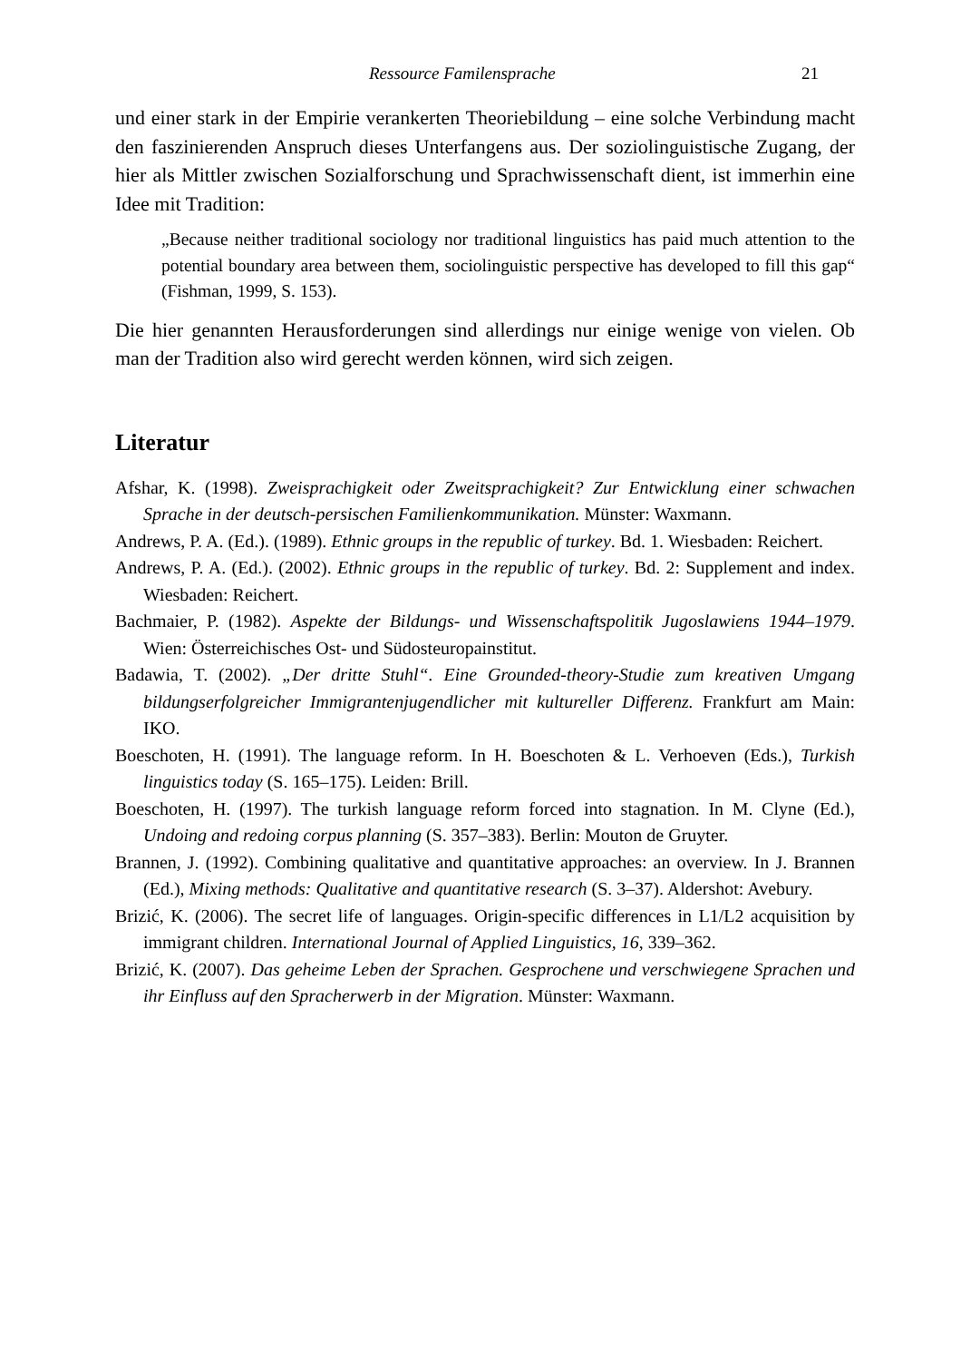Ressource Familensprache 21
und einer stark in der Empirie verankerten Theoriebildung – eine solche Verbindung macht den faszinierenden Anspruch dieses Unterfangens aus. Der soziolinguistische Zugang, der hier als Mittler zwischen Sozialforschung und Sprachwissenschaft dient, ist immerhin eine Idee mit Tradition:
„Because neither traditional sociology nor traditional linguistics has paid much attention to the potential boundary area between them, sociolinguistic perspective has developed to fill this gap“ (Fishman, 1999, S. 153).
Die hier genannten Herausforderungen sind allerdings nur einige wenige von vielen. Ob man der Tradition also wird gerecht werden können, wird sich zeigen.
Literatur
Afshar, K. (1998). Zweisprachigkeit oder Zweitsprachigkeit? Zur Entwicklung einer schwachen Sprache in der deutsch-persischen Familienkommunikation. Münster: Waxmann.
Andrews, P. A. (Ed.). (1989). Ethnic groups in the republic of turkey. Bd. 1. Wiesbaden: Reichert.
Andrews, P. A. (Ed.). (2002). Ethnic groups in the republic of turkey. Bd. 2: Supplement and index. Wiesbaden: Reichert.
Bachmaier, P. (1982). Aspekte der Bildungs- und Wissenschaftspolitik Jugoslawiens 1944–1979. Wien: Österreichisches Ost- und Südosteuropainstitut.
Badawia, T. (2002). „Der dritte Stuhl“. Eine Grounded-theory-Studie zum kreativen Umgang bildungserfolgreicher Immigrantenjugendlicher mit kultureller Differenz. Frankfurt am Main: IKO.
Boeschoten, H. (1991). The language reform. In H. Boeschoten & L. Verhoeven (Eds.), Turkish linguistics today (S. 165–175). Leiden: Brill.
Boeschoten, H. (1997). The turkish language reform forced into stagnation. In M. Clyne (Ed.), Undoing and redoing corpus planning (S. 357–383). Berlin: Mouton de Gruyter.
Brannen, J. (1992). Combining qualitative and quantitative approaches: an overview. In J. Brannen (Ed.), Mixing methods: Qualitative and quantitative research (S. 3–37). Aldershot: Avebury.
Brizić, K. (2006). The secret life of languages. Origin-specific differences in L1/L2 acquisition by immigrant children. International Journal of Applied Linguistics, 16, 339–362.
Brizić, K. (2007). Das geheime Leben der Sprachen. Gesprochene und verschwiegene Sprachen und ihr Einfluss auf den Spracherwerb in der Migration. Münster: Waxmann.